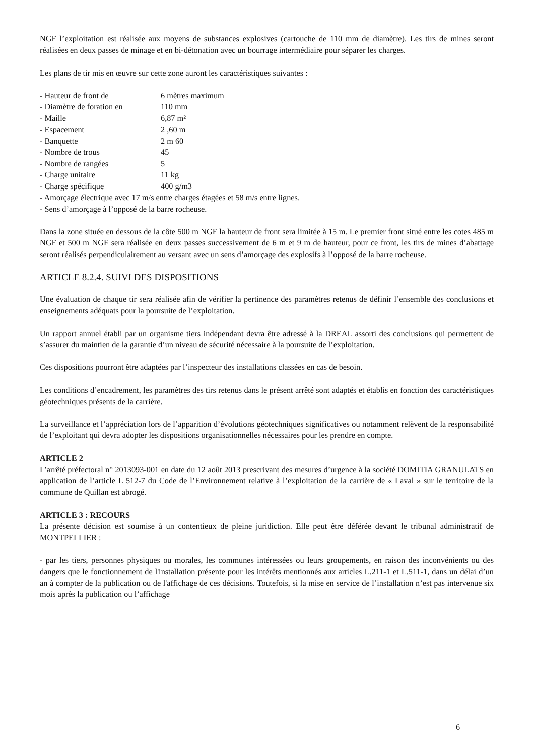NGF l’exploitation est réalisée aux moyens de substances explosives (cartouche de 110 mm de diamètre). Les tirs de mines seront réalisées en deux passes de minage et en bi-détonation avec un bourrage intermédiaire pour séparer les charges.
Les plans de tir mis en œuvre sur cette zone auront les caractéristiques suivantes :
- Hauteur de front de 6 mètres maximum
- Diamètre de foration en 110 mm
- Maille 6,87 m²
- Espacement 2 ,60 m
- Banquette 2 m 60
- Nombre de trous 45
- Nombre de rangées 5
- Charge unitaire 11 kg
- Charge spécifique 400 g/m3
- Amorçage électrique avec 17 m/s entre charges étagées et 58 m/s entre lignes.
- Sens d’amorçage à l’opposé de la barre rocheuse.
Dans la zone située en dessous de la côte 500 m NGF la hauteur de front sera limitée à 15 m. Le premier front situé entre les cotes 485 m NGF et 500 m NGF sera réalisée en deux passes successivement de 6 m et 9 m de hauteur, pour ce front, les tirs de mines d’abattage seront réalisés perpendiculairement au versant avec un sens d’amorçage des explosifs à l’opposé de la barre rocheuse.
ARTICLE 8.2.4. SUIVI DES DISPOSITIONS
Une évaluation de chaque tir sera réalisée afin de vérifier la pertinence des paramètres retenus de définir l’ensemble des conclusions et enseignements adéquats pour la poursuite de l’exploitation.
Un rapport annuel établi par un organisme tiers indépendant devra être adressé à la DREAL assorti des conclusions qui permettent de s’assurer du maintien de la garantie d’un niveau de sécurité nécessaire à la poursuite de l’exploitation.
Ces dispositions pourront être adaptées par l’inspecteur des installations classées en cas de besoin.
Les conditions d’encadrement, les paramètres des tirs retenus dans le présent arrêté sont adaptés et établis en fonction des caractéristiques géotechniques présents de la carrière.
La surveillance et l’appréciation lors de l’apparition d’évolutions géotechniques significatives ou notamment relèvent de la responsabilité de l’exploitant qui devra adopter les dispositions organisationnelles nécessaires pour les prendre en compte.
ARTICLE 2
L’arrêté préfectoral n° 2013093-001 en date du 12 août 2013 prescrivant des mesures d’urgence à la société DOMITIA GRANULATS en application de l’article L 512-7 du Code de l’Environnement relative à l’exploitation de la carrière de « Laval » sur le territoire de la commune de Quillan est abrogé.
ARTICLE 3 : RECOURS
La présente décision est soumise à un contentieux de pleine juridiction. Elle peut être déférée devant le tribunal administratif de MONTPELLIER :
- par les tiers, personnes physiques ou morales, les communes intéressées ou leurs groupements, en raison des inconvénients ou des dangers que le fonctionnement de l'installation présente pour les intérêts mentionnés aux articles L.211-1 et L.511-1, dans un délai d’un an à compter de la publication ou de l'affichage de ces décisions. Toutefois, si la mise en service de l’installation n’est pas intervenue six mois après la publication ou l’affichage
6